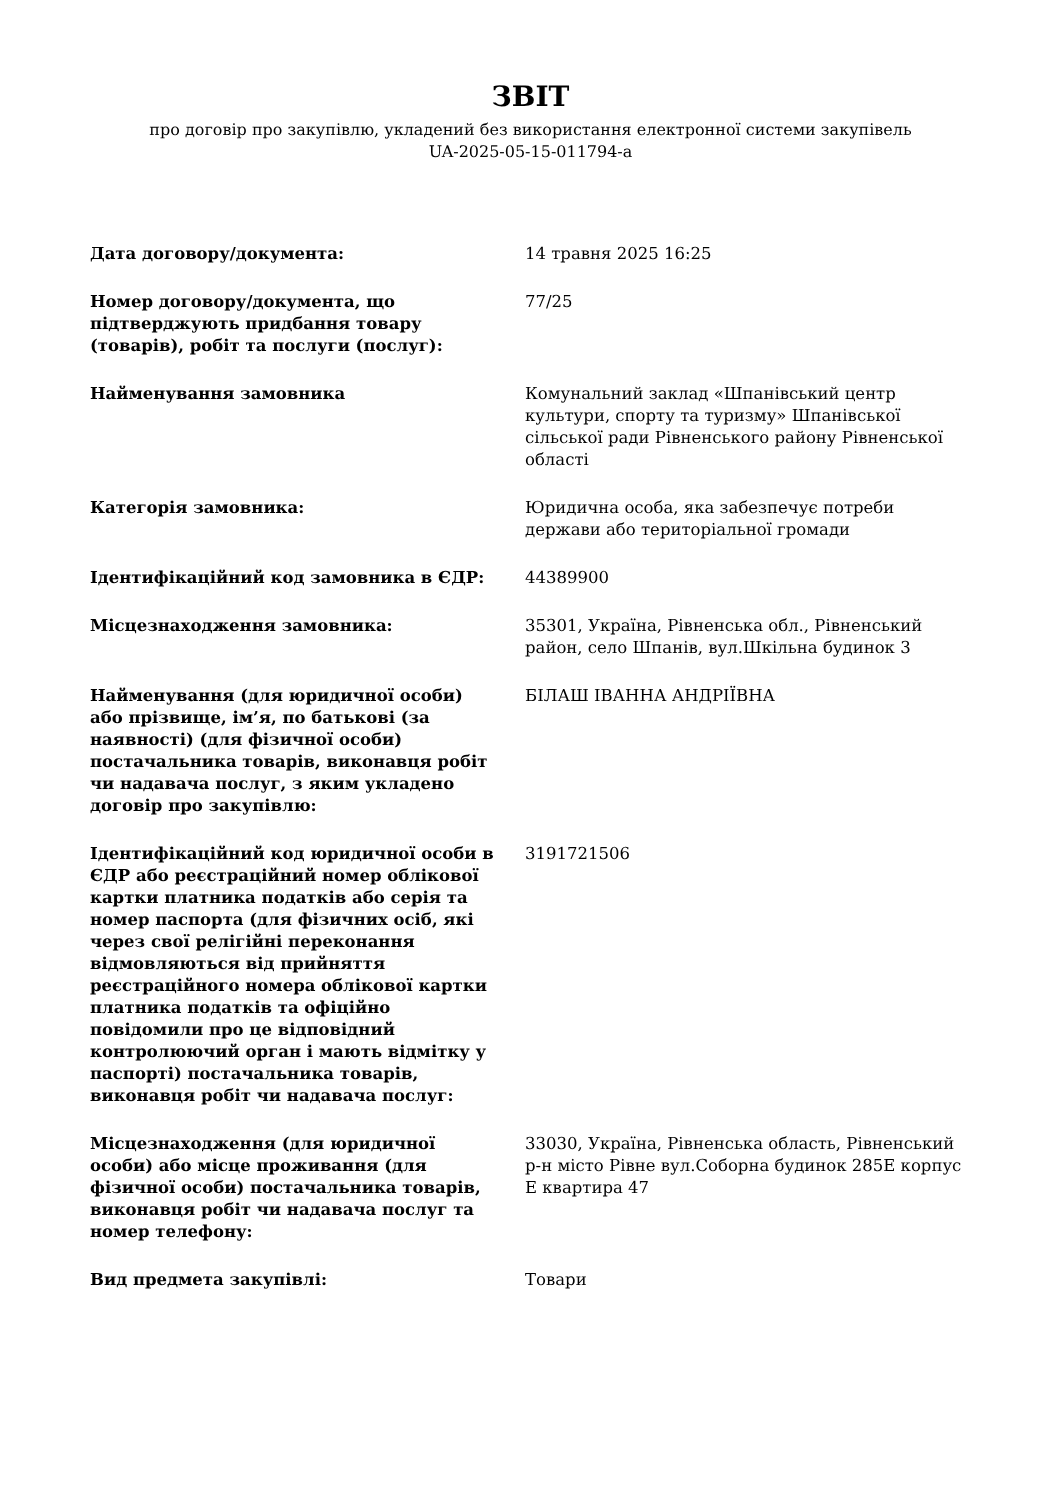ЗВІТ
про договір про закупівлю, укладений без використання електронної системи закупівель
UA-2025-05-15-011794-a
| Дата договору/документа: | 14 травня 2025 16:25 |
| Номер договору/документа, що підтверджують придбання товару (товарів), робіт та послуги (послуг): | 77/25 |
| Найменування замовника | Комунальний заклад «Шпанівський центр культури, спорту та туризму» Шпанівської сільської ради Рівненського району Рівненської області |
| Категорія замовника: | Юридична особа, яка забезпечує потреби держави або територіальної громади |
| Ідентифікаційний код замовника в ЄДР: | 44389900 |
| Місцезнаходження замовника: | 35301, Україна, Рівненська обл., Рівненський район, село Шпанів, вул.Шкільна будинок 3 |
| Найменування (для юридичної особи) або прізвище, ім’я, по батькові (за наявності) (для фізичної особи) постачальника товарів, виконавця робіт чи надавача послуг, з яким укладено договір про закупівлю: | БІЛАШ ІВАННА АНДРІЇВНА |
| Ідентифікаційний код юридичної особи в ЄДР або реєстраційний номер облікової картки платника податків або серія та номер паспорта (для фізичних осіб, які через свої релігійні переконання відмовляються від прийняття реєстраційного номера облікової картки платника податків та офіційно повідомили про це відповідний контролюючий орган і мають відмітку у паспорті) постачальника товарів, виконавця робіт чи надавача послуг: | 3191721506 |
| Місцезнаходження (для юридичної особи) або місце проживання (для фізичної особи) постачальника товарів, виконавця робіт чи надавача послуг та номер телефону: | 33030, Україна, Рівненська область, Рівненський р-н місто Рівне вул.Соборна будинок 285Е корпус Е квартира 47 |
| Вид предмета закупівлі: | Товари |